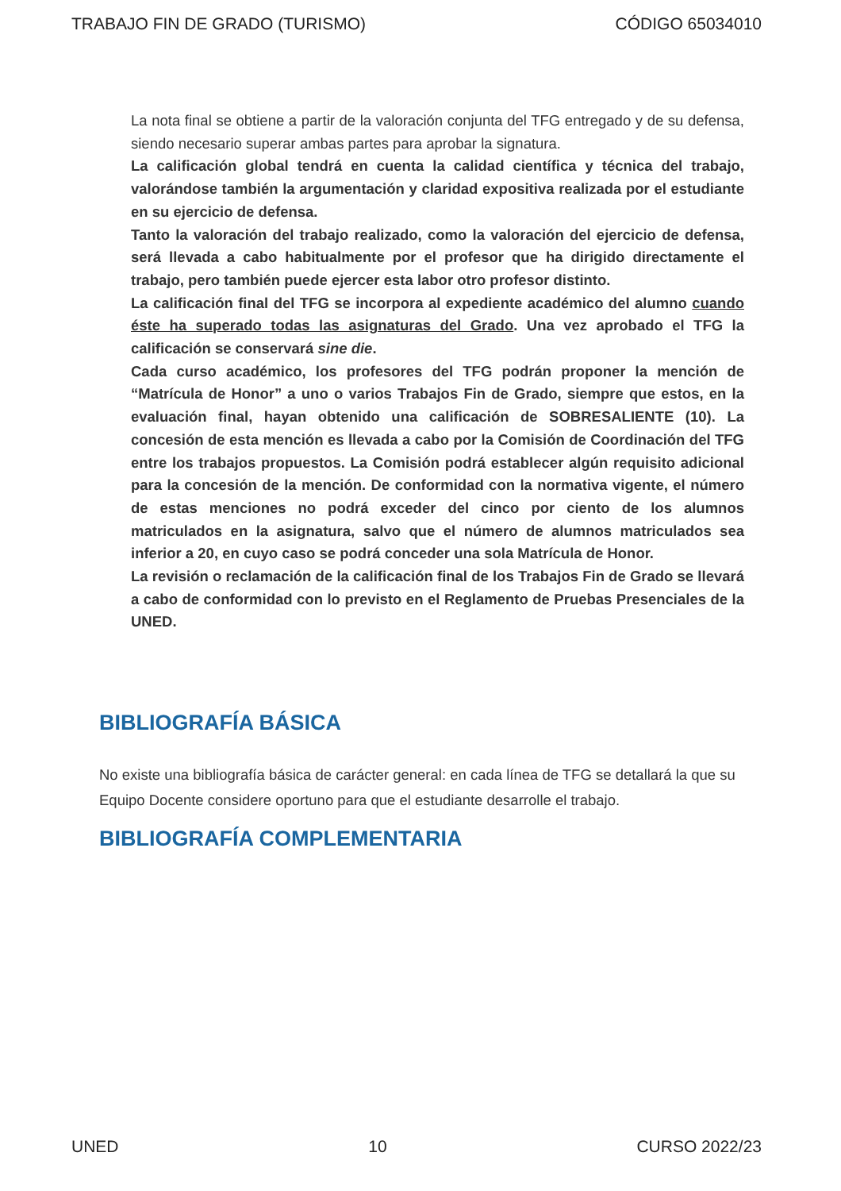TRABAJO FIN DE GRADO (TURISMO) CÓDIGO 65034010
La nota final se obtiene a partir de la valoración conjunta del TFG entregado y de su defensa, siendo necesario superar ambas partes para aprobar la signatura.
La calificación global tendrá en cuenta la calidad científica y técnica del trabajo, valorándose también la argumentación y claridad expositiva realizada por el estudiante en su ejercicio de defensa.
Tanto la valoración del trabajo realizado, como la valoración del ejercicio de defensa, será llevada a cabo habitualmente por el profesor que ha dirigido directamente el trabajo, pero también puede ejercer esta labor otro profesor distinto.
La calificación final del TFG se incorpora al expediente académico del alumno cuando éste ha superado todas las asignaturas del Grado. Una vez aprobado el TFG la calificación se conservará sine die.
Cada curso académico, los profesores del TFG podrán proponer la mención de “Matrícula de Honor” a uno o varios Trabajos Fin de Grado, siempre que estos, en la evaluación final, hayan obtenido una calificación de SOBRESALIENTE (10). La concesión de esta mención es llevada a cabo por la Comisión de Coordinación del TFG entre los trabajos propuestos. La Comisión podrá establecer algún requisito adicional para la concesión de la mención. De conformidad con la normativa vigente, el número de estas menciones no podrá exceder del cinco por ciento de los alumnos matriculados en la asignatura, salvo que el número de alumnos matriculados sea inferior a 20, en cuyo caso se podrá conceder una sola Matrícula de Honor.
La revisión o reclamación de la calificación final de los Trabajos Fin de Grado se llevará a cabo de conformidad con lo previsto en el Reglamento de Pruebas Presenciales de la UNED.
BIBLIOGRAFÍA BÁSICA
No existe una bibliografía básica de carácter general: en cada línea de TFG se detallará la que su Equipo Docente considere oportuno para que el estudiante desarrolle el trabajo.
BIBLIOGRAFÍA COMPLEMENTARIA
UNED 10 CURSO 2022/23